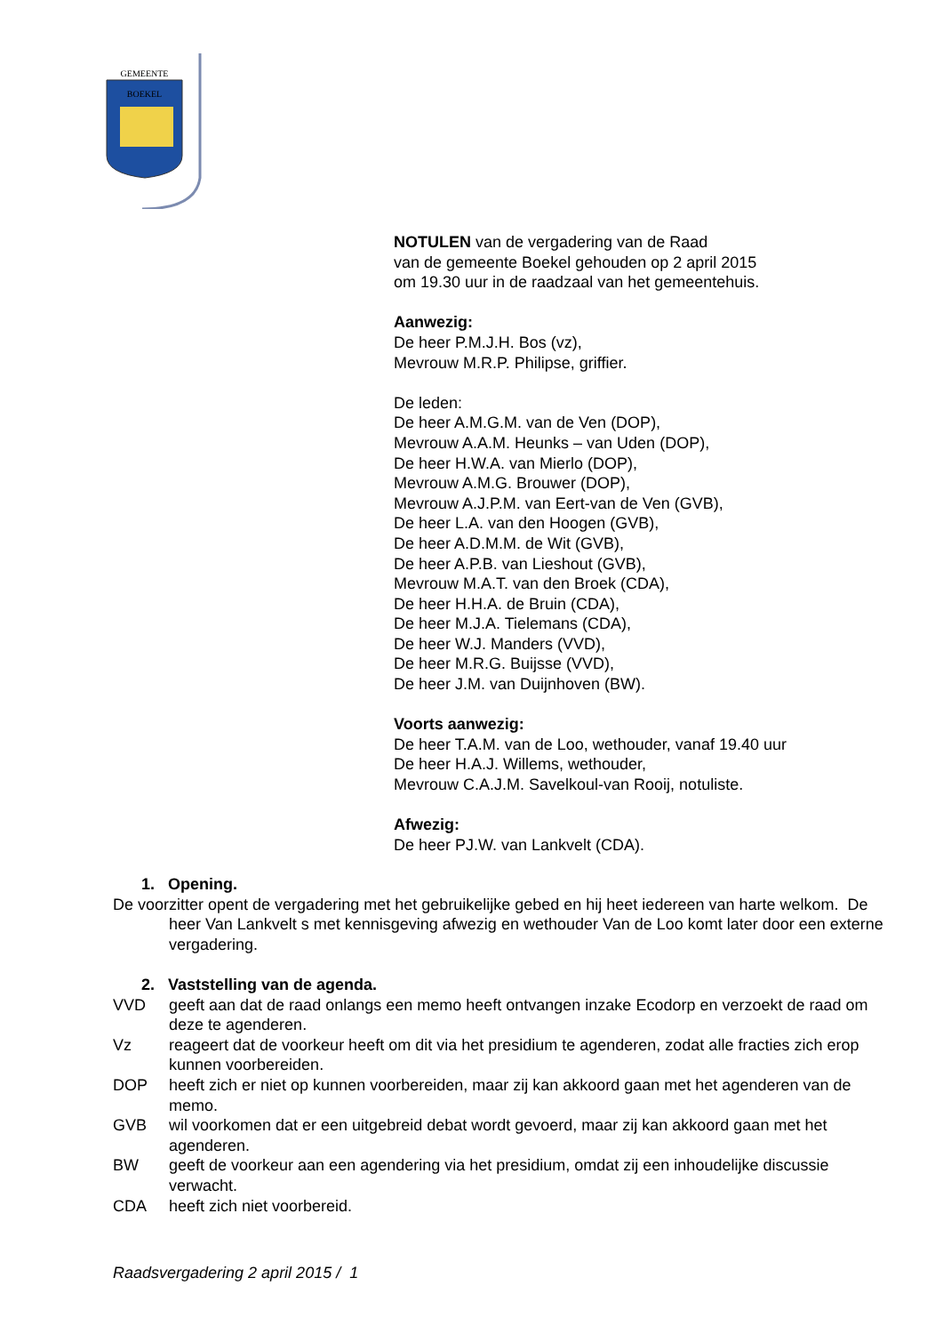GEMEENTE BOEKEL
NOTULEN van de vergadering van de Raad
van de gemeente Boekel gehouden op 2 april 2015
om 19.30 uur in de raadzaal van het gemeentehuis.
Aanwezig:
De heer P.M.J.H. Bos (vz),
Mevrouw M.R.P. Philipse, griffier.
De leden:
De heer A.M.G.M. van de Ven (DOP),
Mevrouw A.A.M. Heunks – van Uden (DOP),
De heer H.W.A. van Mierlo (DOP),
Mevrouw A.M.G. Brouwer (DOP),
Mevrouw A.J.P.M. van Eert-van de Ven (GVB),
De heer L.A. van den Hoogen (GVB),
De heer A.D.M.M. de Wit (GVB),
De heer A.P.B. van Lieshout (GVB),
Mevrouw M.A.T. van den Broek (CDA),
De heer H.H.A. de Bruin (CDA),
De heer M.J.A. Tielemans (CDA),
De heer W.J. Manders (VVD),
De heer M.R.G. Buijsse (VVD),
De heer J.M. van Duijnhoven (BW).
Voorts aanwezig:
De heer T.A.M. van de Loo, wethouder, vanaf 19.40 uur
De heer H.A.J. Willems, wethouder,
Mevrouw C.A.J.M. Savelkoul-van Rooij, notuliste.
Afwezig:
De heer PJ.W. van Lankvelt (CDA).
1. Opening.
De voorzitter opent de vergadering met het gebruikelijke gebed en hij heet iedereen van harte welkom. De heer Van Lankvelt s met kennisgeving afwezig en wethouder Van de Loo komt later door een externe vergadering.
2. Vaststelling van de agenda.
VVD geeft aan dat de raad onlangs een memo heeft ontvangen inzake Ecodorp en verzoekt de raad om deze te agenderen.
Vz reageert dat de voorkeur heeft om dit via het presidium te agenderen, zodat alle fracties zich erop kunnen voorbereiden.
DOP heeft zich er niet op kunnen voorbereiden, maar zij kan akkoord gaan met het agenderen van de memo.
GVB wil voorkomen dat er een uitgebreid debat wordt gevoerd, maar zij kan akkoord gaan met het agenderen.
BW geeft de voorkeur aan een agendering via het presidium, omdat zij een inhoudelijke discussie verwacht.
CDA heeft zich niet voorbereid.
Raadsvergadering 2 april 2015 / 1